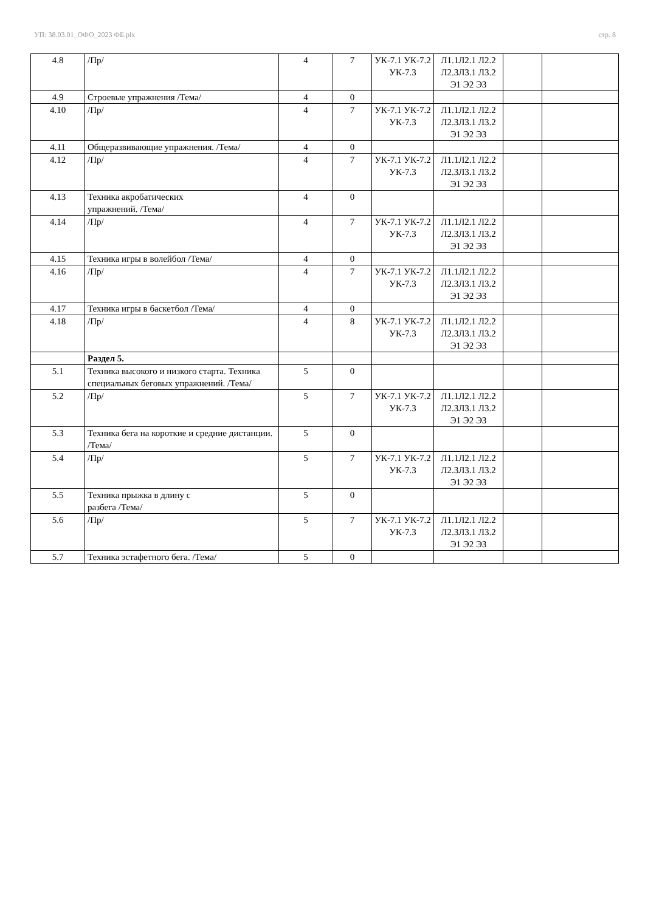УП: 38.03.01_ОФО_2023 ФБ.plx стр. 8
| 4.8 | /Пр/ | 4 | 7 | УК-7.1 УК-7.2 УК-7.3 | Л1.1Л2.1 Л2.2 Л2.3Л3.1 Л3.2 Э1 Э2 Э3 | | |
| 4.9 | Строевые упражнения /Тема/ | 4 | 0 | | | | |
| 4.10 | /Пр/ | 4 | 7 | УК-7.1 УК-7.2 УК-7.3 | Л1.1Л2.1 Л2.2 Л2.3Л3.1 Л3.2 Э1 Э2 Э3 | | |
| 4.11 | Общеразвивающие упражнения. /Тема/ | 4 | 0 | | | | |
| 4.12 | /Пр/ | 4 | 7 | УК-7.1 УК-7.2 УК-7.3 | Л1.1Л2.1 Л2.2 Л2.3Л3.1 Л3.2 Э1 Э2 Э3 | | |
| 4.13 | Техника акробатических упражнений. /Тема/ | 4 | 0 | | | | |
| 4.14 | /Пр/ | 4 | 7 | УК-7.1 УК-7.2 УК-7.3 | Л1.1Л2.1 Л2.2 Л2.3Л3.1 Л3.2 Э1 Э2 Э3 | | |
| 4.15 | Техника игры в волейбол /Тема/ | 4 | 0 | | | | |
| 4.16 | /Пр/ | 4 | 7 | УК-7.1 УК-7.2 УК-7.3 | Л1.1Л2.1 Л2.2 Л2.3Л3.1 Л3.2 Э1 Э2 Э3 | | |
| 4.17 | Техника игры в баскетбол /Тема/ | 4 | 0 | | | | |
| 4.18 | /Пр/ | 4 | 8 | УК-7.1 УК-7.2 УК-7.3 | Л1.1Л2.1 Л2.2 Л2.3Л3.1 Л3.2 Э1 Э2 Э3 | | |
| | Раздел 5. | | | | | | |
| 5.1 | Техника высокого и низкого старта. Техника специальных беговых упражнений. /Тема/ | 5 | 0 | | | | |
| 5.2 | /Пр/ | 5 | 7 | УК-7.1 УК-7.2 УК-7.3 | Л1.1Л2.1 Л2.2 Л2.3Л3.1 Л3.2 Э1 Э2 Э3 | | |
| 5.3 | Техника бега на короткие и средние дистанции. /Тема/ | 5 | 0 | | | | |
| 5.4 | /Пр/ | 5 | 7 | УК-7.1 УК-7.2 УК-7.3 | Л1.1Л2.1 Л2.2 Л2.3Л3.1 Л3.2 Э1 Э2 Э3 | | |
| 5.5 | Техника прыжка в длину с разбега /Тема/ | 5 | 0 | | | | |
| 5.6 | /Пр/ | 5 | 7 | УК-7.1 УК-7.2 УК-7.3 | Л1.1Л2.1 Л2.2 Л2.3Л3.1 Л3.2 Э1 Э2 Э3 | | |
| 5.7 | Техника эстафетного бега. /Тема/ | 5 | 0 | | | | |